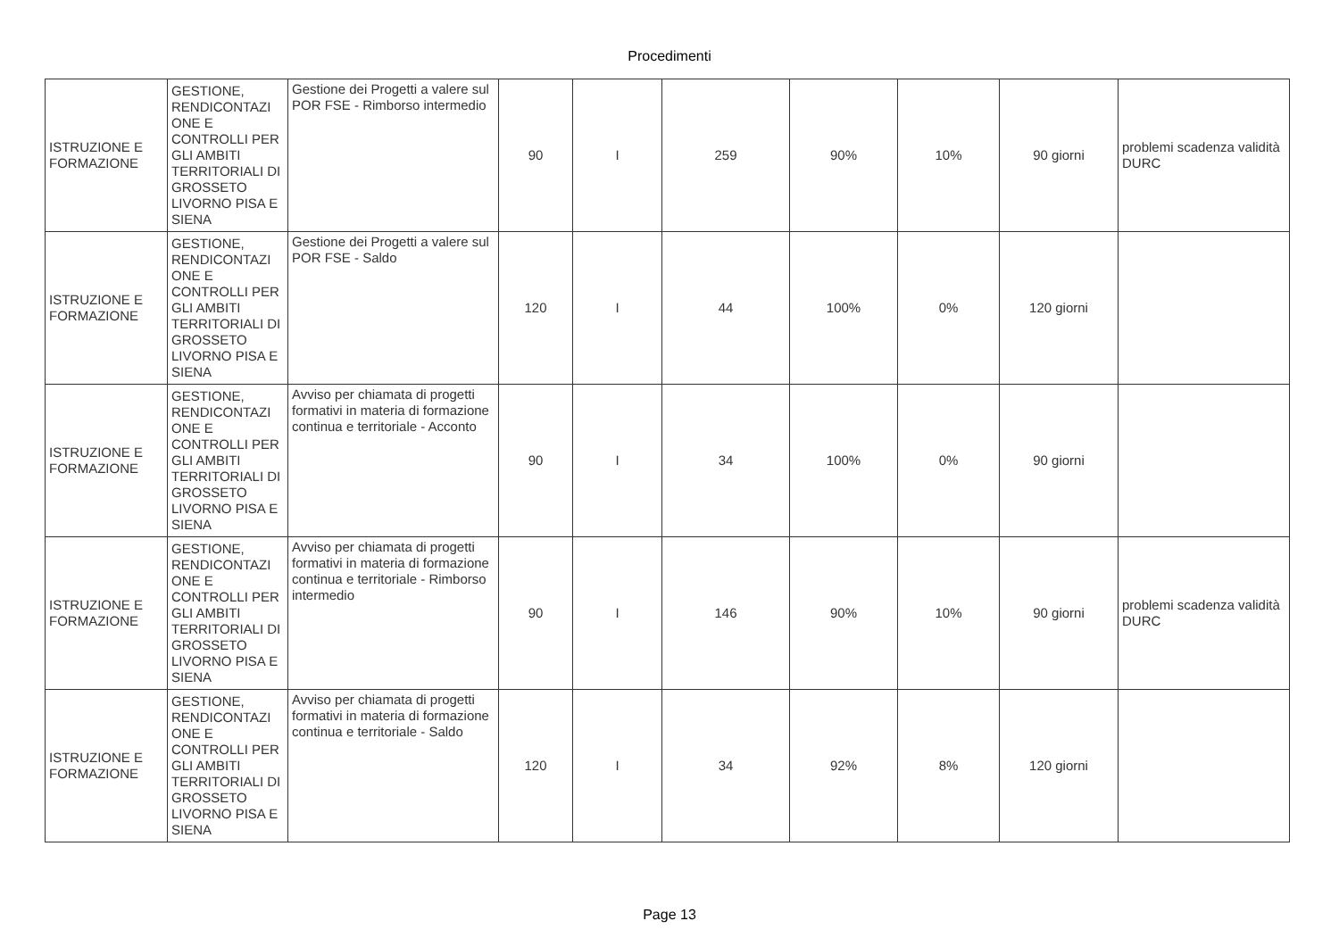Procedimenti
| ISTRUZIONE E FORMAZIONE | GESTIONE, RENDICONTAZI ONE E CONTROLLI PER GLI AMBITI TERRITORIALI DI GROSSETO LIVORNO PISA E SIENA | Gestione dei Progetti a valere sul POR FSE - Rimborso intermedio | 90 | I | 259 | 90% | 10% | 90 giorni | problemi scadenza validità DURC |
| ISTRUZIONE E FORMAZIONE | GESTIONE, RENDICONTAZI ONE E CONTROLLI PER GLI AMBITI TERRITORIALI DI GROSSETO LIVORNO PISA E SIENA | Gestione dei Progetti a valere sul POR FSE - Saldo | 120 | I | 44 | 100% | 0% | 120 giorni | |
| ISTRUZIONE E FORMAZIONE | GESTIONE, RENDICONTAZI ONE E CONTROLLI PER GLI AMBITI TERRITORIALI DI GROSSETO LIVORNO PISA E SIENA | Avviso per chiamata di progetti formativi in materia di formazione continua e territoriale - Acconto | 90 | I | 34 | 100% | 0% | 90 giorni | |
| ISTRUZIONE E FORMAZIONE | GESTIONE, RENDICONTAZI ONE E CONTROLLI PER GLI AMBITI TERRITORIALI DI GROSSETO LIVORNO PISA E SIENA | Avviso per chiamata di progetti formativi in materia di formazione continua e territoriale - Rimborso intermedio | 90 | I | 146 | 90% | 10% | 90 giorni | problemi scadenza validità DURC |
| ISTRUZIONE E FORMAZIONE | GESTIONE, RENDICONTAZI ONE E CONTROLLI PER GLI AMBITI TERRITORIALI DI GROSSETO LIVORNO PISA E SIENA | Avviso per chiamata di progetti formativi in materia di formazione continua e territoriale - Saldo | 120 | I | 34 | 92% | 8% | 120 giorni | |
Page 13